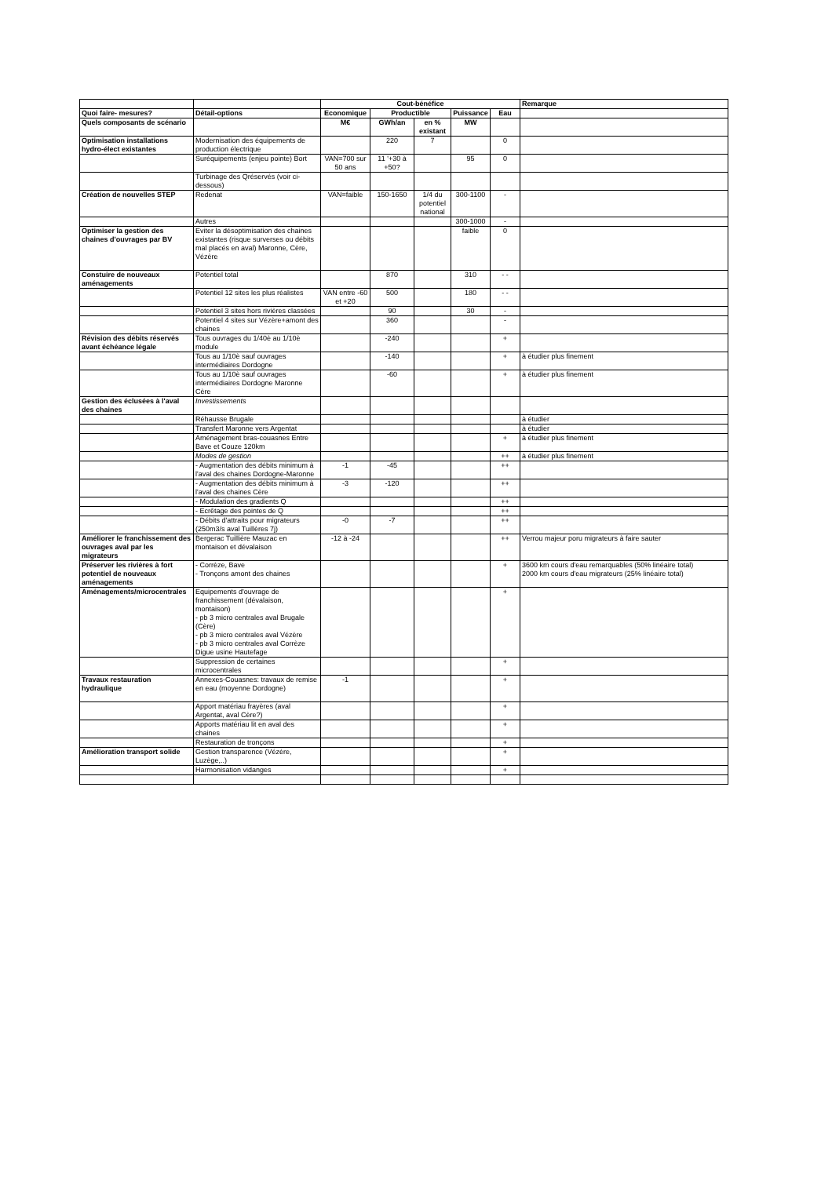| | | Cout-bénéfice | | | | | Remarque |
| Quoi faire- mesures? | Détail-options | Economique | Productible | | Puissance | Eau | |
| Quels composants de scénario | | M€ | GWh/an | en % existant | MW | | |
| Optimisation installations hydro-élect existantes | Modernisation des équipements de production électrique | | 220 | 7 | | 0 | |
| | Suréquipements (enjeu pointe) Bort | VAN=700 sur 50 ans | 11 '+30 à +50? | | 95 | 0 | |
| | Turbinage des Qréservés (voir ci-dessous) | | | | | | |
| Création de nouvelles STEP | Redenat | VAN=faible | 150-1650 | 1/4 du potentiel national | 300-1100 | - | |
| | Autres | | | | 300-1000 | - | |
| Optimiser la gestion des chaines d'ouvrages par BV | Eviter la désoptimisation des chaines existantes (risque surverses ou débits mal placés en aval) Maronne, Cère, Vézère | | | | faible | 0 | |
| Constuire de nouveaux aménagements | Potentiel total | | 870 | | 310 | - - | |
| | Potentiel 12 sites les plus réalistes | VAN entre -60 et +20 | 500 | | 180 | - - | |
| | Potentiel 3 sites hors rivières classées | | 90 | | 30 | - | |
| | Potentiel 4 sites sur Vézère+amont des chaines | | 360 | | | - | |
| Révision des débits réservés avant échéance légale | Tous ouvrages du 1/40è au 1/10è module | | -240 | | | + | |
| | Tous au 1/10è sauf ouvrages intermédiaires Dordogne | | -140 | | | + | à étudier plus finement |
| | Tous au 1/10è sauf ouvrages intermédiaires Dordogne Maronne Cère | | -60 | | | + | à étudier plus finement |
| Gestion des éclusées à l'aval des chaines | Investissements | | | | | | |
| | Réhausse Brugale | | | | | | à étudier |
| | Transfert Maronne vers Argentat | | | | | | à étudier |
| | Aménagement bras-couasnes Entre Bave et Couze 120km | | | | | + | à étudier plus finement |
| | Modes de gestion | | | | | ++ | à étudier plus finement |
| | - Augmentation des débits minimum à l'aval des chaines Dordogne-Maronne | -1 | -45 | | | ++ | |
| | - Augmentation des débits minimum à l'aval des chaines Cère | -3 | -120 | | | ++ | |
| | - Modulation des gradients Q | | | | | ++ | |
| | - Ecrêtage des pointes de Q | | | | | ++ | |
| | - Débits d'attraits pour migrateurs (250m3/s aval Tuillères 7j) | -0 | -7 | | | ++ | |
| Améliorer le franchissement des ouvrages aval par les migrateurs | Bergerac Tuillière Mauzac en montaison et dévalaison | -12 à -24 | | | | ++ | Verrou majeur poru migrateurs à faire sauter |
| Préserver les rivières à fort potentiel de nouveaux aménagements | - Corrèze, Bave - Tronçons amont des chaines | | | | | + | 3600 km cours d'eau remarquables (50% linéaire total) 2000 km cours d'eau migrateurs (25% linéaire total) |
| Aménagements/microcentrales | Equipements d'ouvrage de franchissement (dévalaison, montaison) - pb 3 micro centrales aval Brugale (Cère) - pb 3 micro centrales aval Vézère - pb 3 micro centrales aval Corrèze Digue usine Hautefage | | | | | + | |
| | Suppression de certaines microcentrales | | | | | + | |
| Travaux restauration hydraulique | Annexes-Couasnes: travaux de remise en eau (moyenne Dordogne) | -1 | | | | + | |
| | Apport matériau frayères (aval Argentat, aval Cère?) | | | | | + | |
| | Apports matériau lit en aval des chaines | | | | | + | |
| | Restauration de tronçons | | | | | + | |
| Amélioration transport solide | Gestion transparence (Vézère, Luzège,..) | | | | | + | |
| | Harmonisation vidanges | | | | | + | |